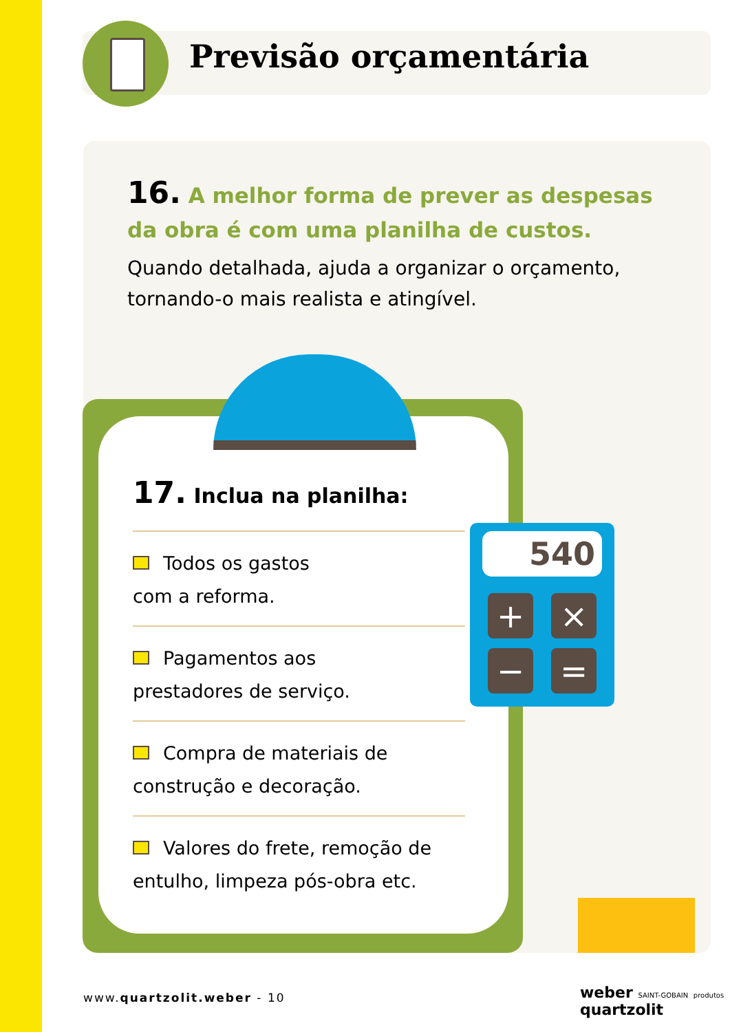Previsão orçamentária
16. A melhor forma de prever as despesas da obra é com uma planilha de custos.
Quando detalhada, ajuda a organizar o orçamento, tornando-o mais realista e atingível.
17. Inclua na planilha:
Todos os gastos
com a reforma.
Pagamentos aos
prestadores de serviço.
Compra de materiais de
construção e decoração.
Valores do frete, remoção de
entulho, limpeza pós-obra etc.
540
+ ×
− =
www.quartzolit.weber - 10
weber SAINT-GOBAIN produtos quartzolit